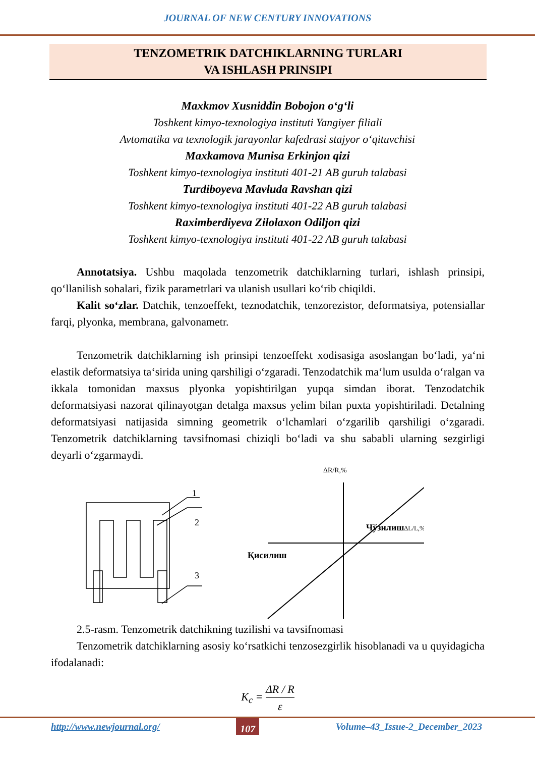JOURNAL OF NEW CENTURY INNOVATIONS
TENZOMETRIK DATCHIKLARNING TURLARI
VA ISHLASH PRINSIPI
Maxkmov Xusniddin Bobojon o‘g‘li
Toshkent kimyo-texnologiya instituti Yangiyer filiali
Avtomatika va texnologik jarayonlar kafedrasi stajyor o‘qituvchisi
Maxkamova Munisa Erkinjon qizi
Toshkent kimyo-texnologiya instituti 401-21 AB guruh talabasi
Turdiboyeva Mavluda Ravshan qizi
Toshkent kimyo-texnologiya instituti 401-22 AB guruh talabasi
Raximberdiyeva Zilolaxon Odiljon qizi
Toshkent kimyo-texnologiya instituti 401-22 AB guruh talabasi
Annotatsiya. Ushbu maqolada tenzometrik datchiklarning turlari, ishlash prinsipi, qo‘llanilish sohalari, fizik parametrlari va ulanish usullari ko‘rib chiqildi.
Kalit so‘zlar. Datchik, tenzoeffekt, teznodatchik, tenzorezistor, deformatsiya, potensiallar farqi, plyonka, membrana, galvonametr.
Tenzometrik datchiklarning ish prinsipi tenzoeffekt xodisasiga asoslangan bo‘ladi, ya‘ni elastik deformatsiya ta‘sirida uning qarshiligi o‘zgaradi. Tenzodatchik ma‘lum usulda o‘ralgan va ikkala tomonidan maxsus plyonka yopishtirilgan yupqa simdan iborat. Tenzodatchik deformatsiyasi nazorat qilinayotgan detalga maxsus yelim bilan puxta yopishtiriladi. Detalning deformatsiyasi natijasida simning geometrik o‘lchamlari o‘zgarilib qarshiligi o‘zgaradi. Tenzometrik datchiklarning tavsifnomasi chiziqli bo‘ladi va shu sababli ularning sezgirligi deyarli o‘zgarmaydi.
1
2
3
ΔR/R,%
Чўзилиш
ΔL/L,%
Қисилиш
2.5-rasm. Tenzometrik datchikning tuzilishi va tavsifnomasi
Tenzometrik datchiklarning asosiy ko‘rsatkichi tenzosezgirlik hisoblanadi va u quyidagicha ifodalanadi:
K<sub>c</sub> = ΔR / R ε
http://www.newjournal.org/ 107 Volume–43_Issue-2_December_2023